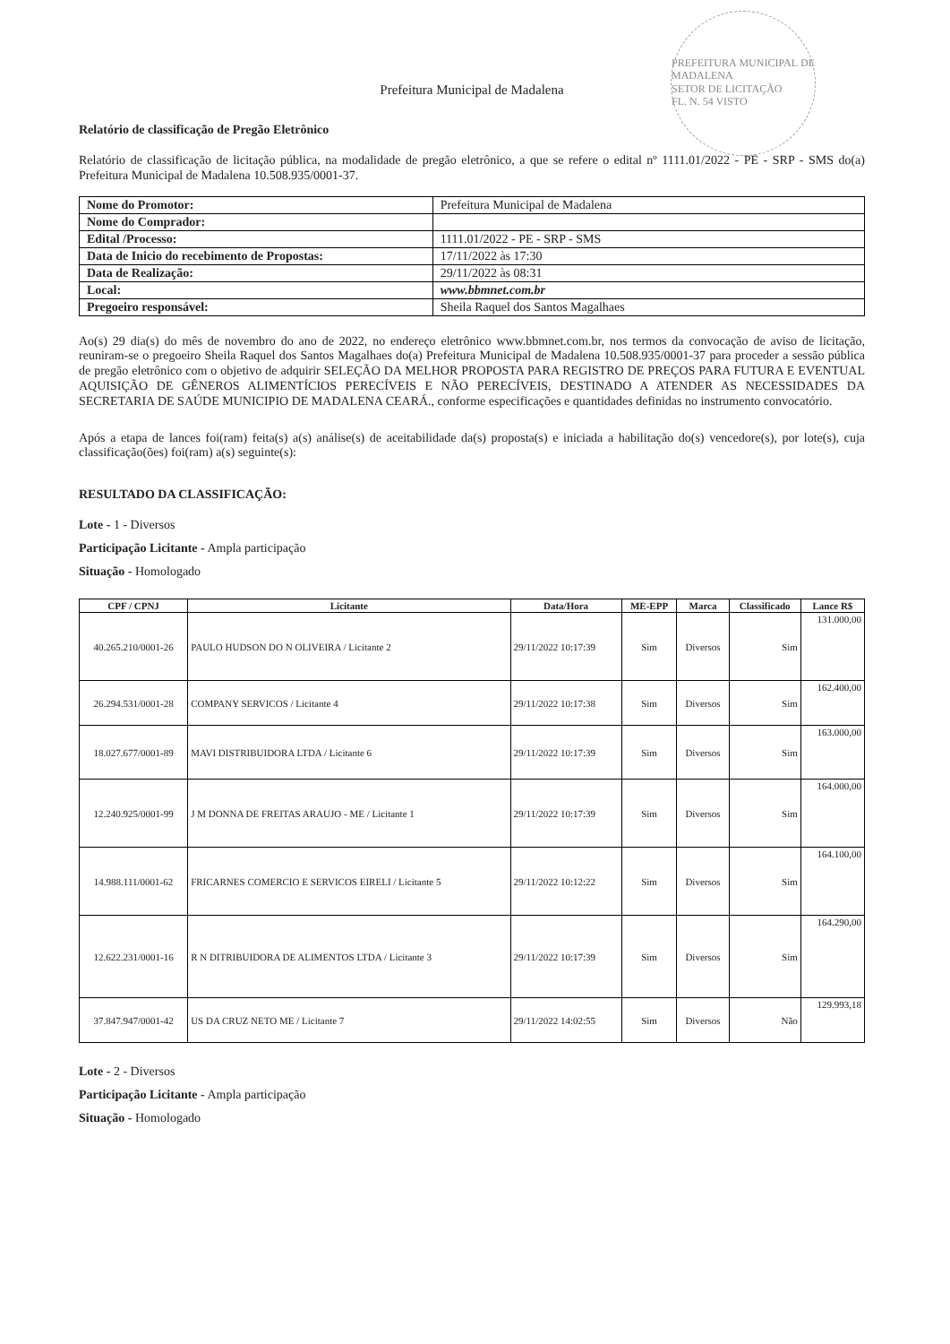PREFEITURA MUNICIPAL DE MADALENA
SETOR DE LICITAÇÃO
FL. N. 54 VISTO
Prefeitura Municipal de Madalena
Relatório de classificação de Pregão Eletrônico
Relatório de classificação de licitação pública, na modalidade de pregão eletrônico, a que se refere o edital nº 1111.01/2022 - PE - SRP - SMS do(a) Prefeitura Municipal de Madalena 10.508.935/0001-37.
| Nome do Promotor: | Prefeitura Municipal de Madalena |
| Nome do Comprador: | |
| Edital /Processo: | 1111.01/2022 - PE - SRP - SMS |
| Data de Inicio do recebimento de Propostas: | 17/11/2022 às 17:30 |
| Data de Realização: | 29/11/2022 às 08:31 |
| Local: | www.bbmnet.com.br |
| Pregoeiro responsável: | Sheila Raquel dos Santos Magalhaes |
Ao(s) 29 dia(s) do mês de novembro do ano de 2022, no endereço eletrônico www.bbmnet.com.br, nos termos da convocação de aviso de licitação, reuniram-se o pregoeiro Sheila Raquel dos Santos Magalhaes do(a) Prefeitura Municipal de Madalena 10.508.935/0001-37 para proceder a sessão pública de pregão eletrônico com o objetivo de adquirir SELEÇÃO DA MELHOR PROPOSTA PARA REGISTRO DE PREÇOS PARA FUTURA E EVENTUAL AQUISIÇÃO DE GÊNEROS ALIMENTÍCIOS PERECÍVEIS E NÃO PERECÍVEIS, DESTINADO A ATENDER AS NECESSIDADES DA SECRETARIA DE SAÚDE MUNICIPIO DE MADALENA CEARÁ., conforme especificações e quantidades definidas no instrumento convocatório.
Após a etapa de lances foi(ram) feita(s) a(s) análise(s) de aceitabilidade da(s) proposta(s) e iniciada a habilitação do(s) vencedore(s), por lote(s), cuja classificação(ões) foi(ram) a(s) seguinte(s):
RESULTADO DA CLASSIFICAÇÃO:
Lote - 1 - Diversos
Participação Licitante - Ampla participação
Situação - Homologado
| CPF / CPNJ | Licitante | Data/Hora | ME-EPP | Marca | Classificado | Lance R$ |
| --- | --- | --- | --- | --- | --- | --- |
| 40.265.210/0001-26 | PAULO HUDSON DO N OLIVEIRA / Licitante 2 | 29/11/2022 10:17:39 | Sim | Diversos | Sim | 131.000,00 |
| 26.294.531/0001-28 | COMPANY SERVICOS / Licitante 4 | 29/11/2022 10:17:38 | Sim | Diversos | Sim | 162.400,00 |
| 18.027.677/0001-89 | MAVI DISTRIBUIDORA LTDA / Licitante 6 | 29/11/2022 10:17:39 | Sim | Diversos | Sim | 163.000,00 |
| 12.240.925/0001-99 | J M DONNA DE FREITAS ARAUJO - ME / Licitante 1 | 29/11/2022 10:17:39 | Sim | Diversos | Sim | 164.000,00 |
| 14.988.111/0001-62 | FRICARNES COMERCIO E SERVICOS EIRELI / Licitante 5 | 29/11/2022 10:12:22 | Sim | Diversos | Sim | 164.100,00 |
| 12.622.231/0001-16 | R N DITRIBUIDORA DE ALIMENTOS LTDA / Licitante 3 | 29/11/2022 10:17:39 | Sim | Diversos | Sim | 164.290,00 |
| 37.847.947/0001-42 | US DA CRUZ NETO ME / Licitante 7 | 29/11/2022 14:02:55 | Sim | Diversos | Não | 129.993,18 |
Lote - 2 - Diversos
Participação Licitante - Ampla participação
Situação - Homologado